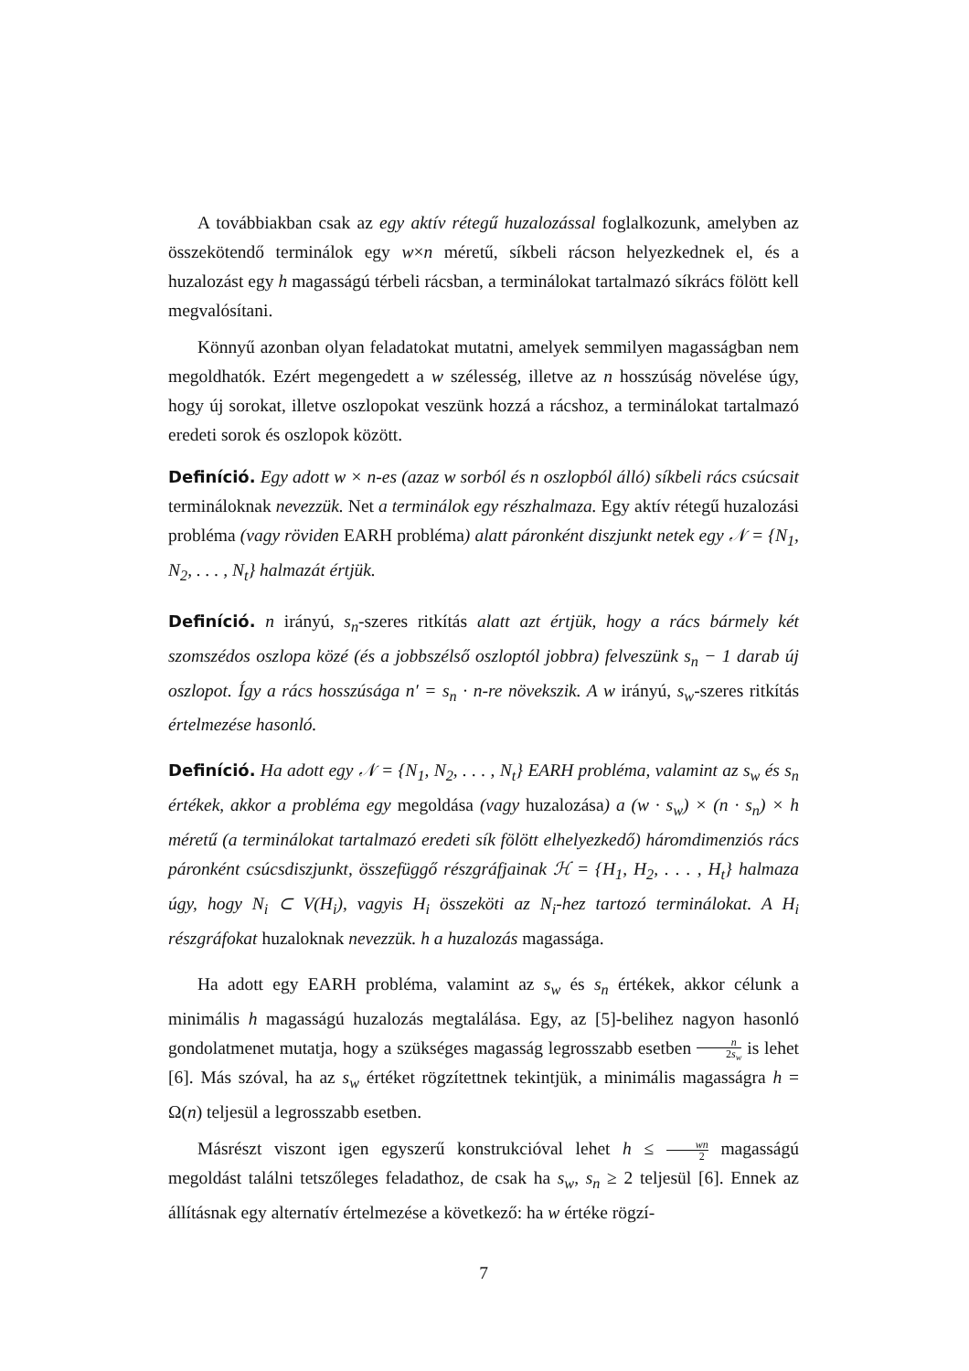A továbbiakban csak az egy aktív rétegű huzalozással foglalkozunk, amelyben az összekötendő terminálok egy w×n méretű, síkbeli rácson helyezkednek el, és a huzalozást egy h magasságú térbeli rácsban, a terminálokat tartalmazó síkrács fölött kell megvalósítani.
Könnyű azonban olyan feladatokat mutatni, amelyek semmilyen magasságban nem megoldhatók. Ezért megengedett a w szélesség, illetve az n hosszúság növelése úgy, hogy új sorokat, illetve oszlopokat veszünk hozzá a rácshoz, a terminálokat tartalmazó eredeti sorok és oszlopok között.
Definíció. Egy adott w × n-es (azaz w sorból és n oszlopból álló) síkbeli rács csúcsait terminál­oknak nevezzük. Net a terminálok egy részhalmaza. Egy aktív rétegű huzalozási probléma (vagy röviden EARH probléma) alatt páronként diszjunkt netek egy 𝒩 = {N<sub>1</sub>, N<sub>2</sub>, . . . , N<sub>t</sub>} halmazát értjük.
Definíció. n irányú, s<sub>n</sub>-szeres ritkítás alatt azt értjük, hogy a rács bármely két szomszédos oszlopa közé (és a jobbszélső oszloptól jobbra) felveszünk s<sub>n</sub> − 1 darab új oszlopot. Így a rács hosszúsága n′ = s<sub>n</sub> · n-re növekszik. A w irányú, s<sub>w</sub>-szeres ritkítás értelmezése hasonló.
Definíció. Ha adott egy 𝒩 = {N<sub>1</sub>, N<sub>2</sub>, . . . , N<sub>t</sub>} EARH probléma, valamint az s<sub>w</sub> és s<sub>n</sub> értékek, akkor a probléma egy megoldása (vagy huzalozása) a (w · s<sub>w</sub>) × (n · s<sub>n</sub>) × h méretű (a terminálokat tartalmazó eredeti sík fölött elhelyezkedő) háromdimenziós rács páronként csúcsdiszjunkt, összefüggő részgráfjainak ℋ = {H<sub>1</sub>, H<sub>2</sub>, . . . , H<sub>t</sub>} halmaza úgy, hogy N<sub>i</sub> ⊂ V(H<sub>i</sub>), vagyis H<sub>i</sub> összeköti az N<sub>i</sub>-hez tartozó terminálokat. A H<sub>i</sub> részgráfokat huzaloknak nevezzük. h a huzalozás magassága.
Ha adott egy EARH probléma, valamint az s<sub>w</sub> és s<sub>n</sub> értékek, akkor célunk a minimális h magasságú huzalozás megtalálása. Egy, az [5]-belihez nagyon hasonló gondolatmenet mutatja, hogy a szükséges magasság legrosszabb esetben n 2s<sub>w</sub> is lehet [6]. Más szóval, ha az s<sub>w</sub> értéket rögzítettnek tekintjük, a minimális magasságra h = Ω(n) teljesül a legrosszabb esetben.
Másrészt viszont igen egyszerű konstrukcióval lehet h ≤ wn 2 magasságú megoldást találni tetszőleges feladathoz, de csak ha s<sub>w</sub>, s<sub>n</sub> ≥ 2 teljesül [6]. Ennek az állításnak egy alternatív értelmezése a következő: ha w értéke rögzí-
7